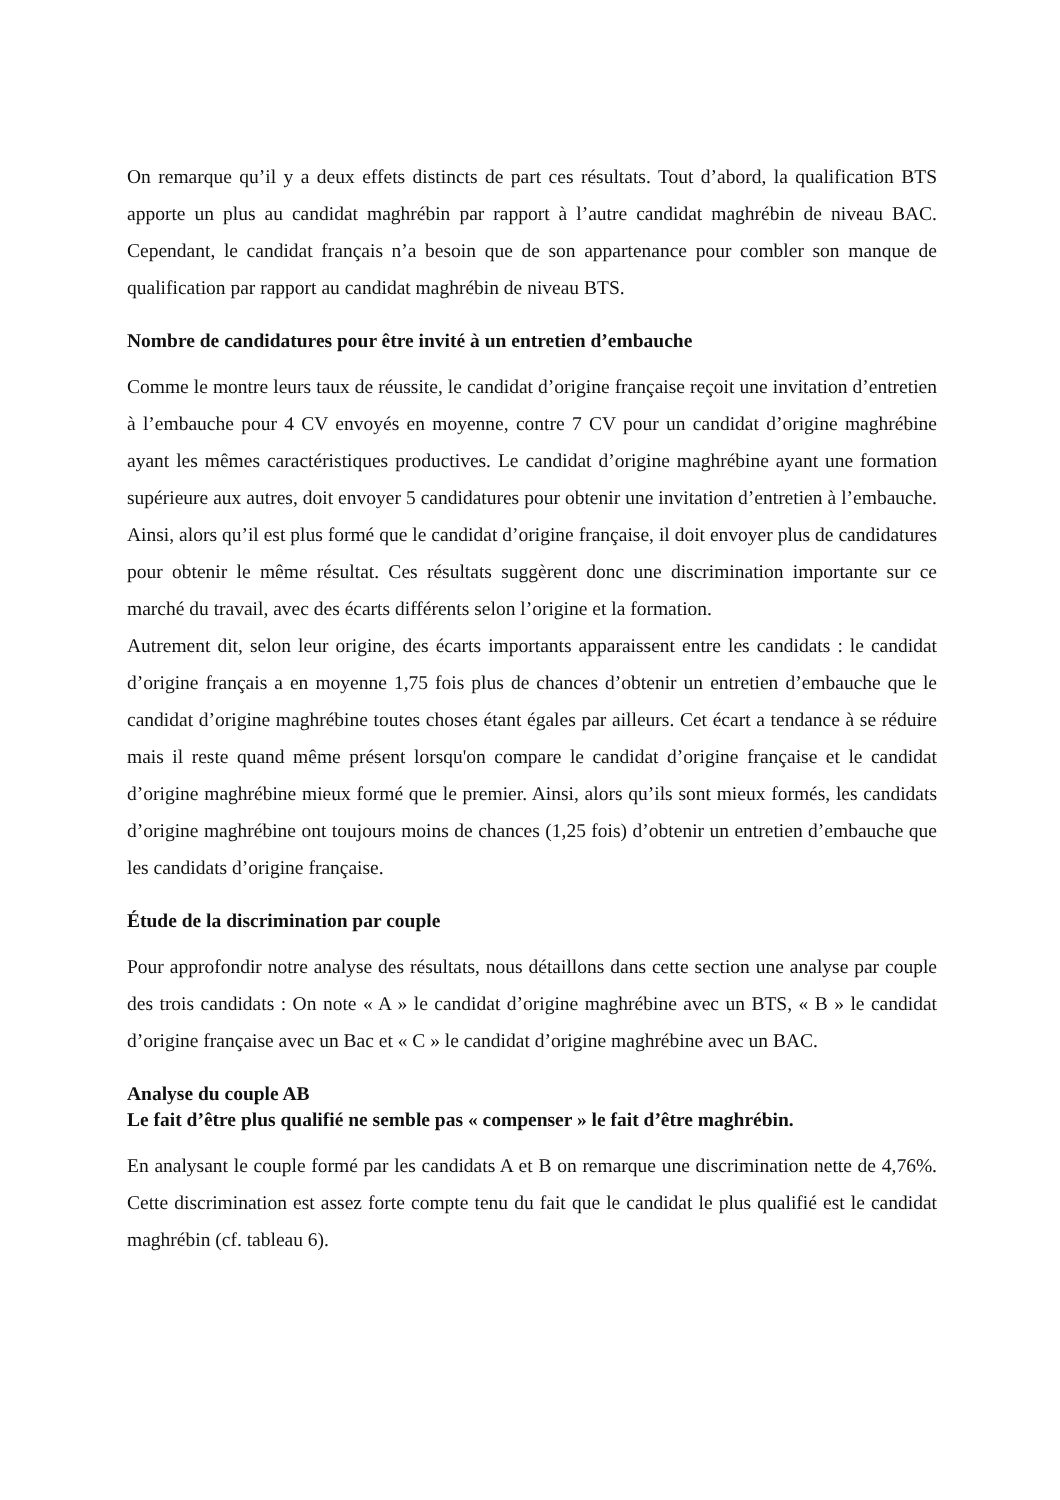On remarque qu’il y a deux effets distincts de part ces résultats. Tout d’abord, la qualification BTS apporte un plus au candidat maghrébin par rapport à l’autre candidat maghrébin de niveau BAC. Cependant, le candidat français n’a besoin que de son appartenance pour combler son manque de qualification par rapport au candidat maghrébin de niveau BTS.
Nombre de candidatures pour être invité à un entretien d’embauche
Comme le montre leurs taux de réussite, le candidat d’origine française reçoit une invitation d’entretien à l’embauche pour 4 CV envoyés en moyenne, contre 7 CV pour un candidat d’origine maghrébine ayant les mêmes caractéristiques productives. Le candidat d’origine maghrébine ayant une formation supérieure aux autres, doit envoyer 5 candidatures pour obtenir une invitation d’entretien à l’embauche. Ainsi, alors qu’il est plus formé que le candidat d’origine française, il doit envoyer plus de candidatures pour obtenir le même résultat. Ces résultats suggèrent donc une discrimination importante sur ce marché du travail, avec des écarts différents selon l’origine et la formation.
Autrement dit, selon leur origine, des écarts importants apparaissent entre les candidats : le candidat d’origine français a en moyenne 1,75 fois plus de chances d’obtenir un entretien d’embauche que le candidat d’origine maghrébine toutes choses étant égales par ailleurs. Cet écart a tendance à se réduire mais il reste quand même présent lorsqu'on compare le candidat d’origine française et le candidat d’origine maghrébine mieux formé que le premier. Ainsi, alors qu’ils sont mieux formés, les candidats d’origine maghrébine ont toujours moins de chances (1,25 fois) d’obtenir un entretien d’embauche que les candidats d’origine française.
Étude de la discrimination par couple
Pour approfondir notre analyse des résultats, nous détaillons dans cette section une analyse par couple des trois candidats : On note « A » le candidat d’origine maghrébine avec un BTS, « B » le candidat d’origine française avec un Bac et « C » le candidat d’origine maghrébine avec un BAC.
Analyse du couple AB
Le fait d’être plus qualifié ne semble pas « compenser » le fait d’être maghrébin.
En analysant le couple formé par les candidats A et B on remarque une discrimination nette de 4,76%. Cette discrimination est assez forte compte tenu du fait que le candidat le plus qualifié est le candidat maghrébin (cf. tableau 6).